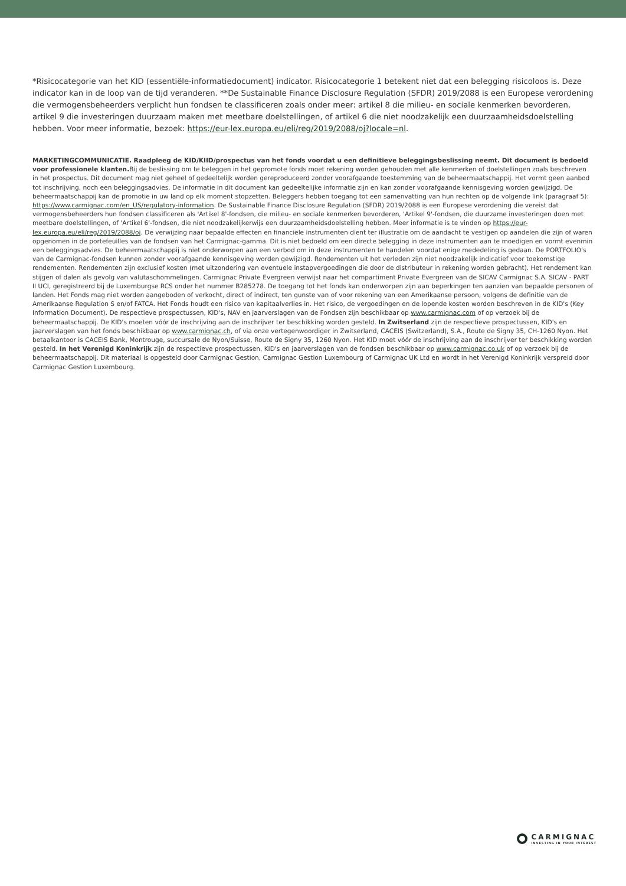*Risicocategorie van het KID (essentiële-informatiedocument) indicator. Risicocategorie 1 betekent niet dat een belegging risicoloos is. Deze indicator kan in de loop van de tijd veranderen. **De Sustainable Finance Disclosure Regulation (SFDR) 2019/2088 is een Europese verordening die vermogensbeheerders verplicht hun fondsen te classificeren zoals onder meer: artikel 8 die milieu- en sociale kenmerken bevorderen, artikel 9 die investeringen duurzaam maken met meetbare doelstellingen, of artikel 6 die niet noodzakelijk een duurzaamheidsdoelstelling hebben. Voor meer informatie, bezoek: https://eur-lex.europa.eu/eli/reg/2019/2088/oj?locale=nl.
MARKETINGCOMMUNICATIE. Raadpleeg de KID/KIID/prospectus van het fonds voordat u een definitieve beleggingsbeslissing neemt. Dit document is bedoeld voor professionele klanten. Bij de beslissing om te beleggen in het gepromote fonds moet rekening worden gehouden met alle kenmerken of doelstellingen zoals beschreven in het prospectus. Dit document mag niet geheel of gedeeltelijk worden gereproduceerd zonder voorafgaande toestemming van de beheermaatschappij. Het vormt geen aanbod tot inschrijving, noch een beleggingsadvies. De informatie in dit document kan gedeeltelijke informatie zijn en kan zonder voorafgaande kennisgeving worden gewijzigd. De beheermaatschappij kan de promotie in uw land op elk moment stopzetten. Beleggers hebben toegang tot een samenvatting van hun rechten op de volgende link (paragraaf 5): https://www.carmignac.com/en_US/regulatory-information. De Sustainable Finance Disclosure Regulation (SFDR) 2019/2088 is een Europese verordening die vereist dat vermogensbeheerders hun fondsen classificeren als 'Artikel 8'-fondsen, die milieu- en sociale kenmerken bevorderen, 'Artikel 9'-fondsen, die duurzame investeringen doen met meetbare doelstellingen, of 'Artikel 6'-fondsen, die niet noodzakelijkerwijs een duurzaamheidsdoelstelling hebben. Meer informatie is te vinden op https://eur-lex.europa.eu/eli/reg/2019/2088/oj. De verwijzing naar bepaalde effecten en financiële instrumenten dient ter illustratie om de aandacht te vestigen op aandelen die zijn of waren opgenomen in de portefeuilles van de fondsen van het Carmignac-gamma. Dit is niet bedoeld om een directe belegging in deze instrumenten aan te moedigen en vormt evenmin een beleggingsadvies. De beheermaatschappij is niet onderworpen aan een verbod om in deze instrumenten te handelen voordat enige mededeling is gedaan. De PORTFOLIO's van de Carmignac-fondsen kunnen zonder voorafgaande kennisgeving worden gewijzigd. Rendementen uit het verleden zijn niet noodzakelijk indicatief voor toekomstige rendementen. Rendementen zijn exclusief kosten (met uitzondering van eventuele instapvergoedingen die door de distributeur in rekening worden gebracht). Het rendement kan stijgen of dalen als gevolg van valutaschommelingen. Carmignac Private Evergreen verwijst naar het compartiment Private Evergreen van de SICAV Carmignac S.A. SICAV - PART II UCI, geregistreerd bij de Luxemburgse RCS onder het nummer B285278. De toegang tot het fonds kan onderworpen zijn aan beperkingen ten aanzien van bepaalde personen of landen. Het Fonds mag niet worden aangeboden of verkocht, direct of indirect, ten gunste van of voor rekening van een Amerikaanse persoon, volgens de definitie van de Amerikaanse Regulation S en/of FATCA. Het Fonds houdt een risico van kapitaalverlies in. Het risico, de vergoedingen en de lopende kosten worden beschreven in de KID's (Key Information Document). De respectieve prospectussen, KID's, NAV en jaarverslagen van de Fondsen zijn beschikbaar op www.carmignac.com of op verzoek bij de beheermaatschappij. De KID's moeten vóór de inschrijving aan de inschrijver ter beschikking worden gesteld. In Zwitserland zijn de respectieve prospectussen, KID's en jaarverslagen van het fonds beschikbaar op www.carmignac.ch, of via onze vertegenwoordiger in Zwitserland, CACEIS (Switzerland), S.A., Route de Signy 35, CH-1260 Nyon. Het betaalkantoor is CACEIS Bank, Montrouge, succursale de Nyon/Suisse, Route de Signy 35, 1260 Nyon. Het KID moet vóór de inschrijving aan de inschrijver ter beschikking worden gesteld. In het Verenigd Koninkrijk zijn de respectieve prospectussen, KID's en jaarverslagen van de fondsen beschikbaar op www.carmignac.co.uk of op verzoek bij de beheermaatschappij. Dit materiaal is opgesteld door Carmignac Gestion, Carmignac Gestion Luxembourg of Carmignac UK Ltd en wordt in het Verenigd Koninkrijk verspreid door Carmignac Gestion Luxembourg.
CARMIGNAC
INVESTING IN YOUR INTEREST